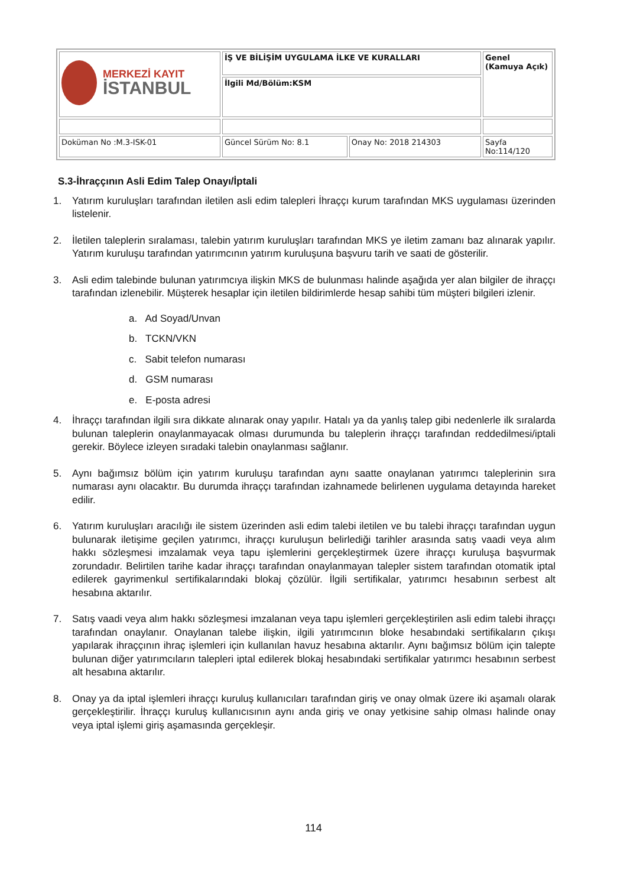| MERKEZİ KAYIT İSTANBUL | İŞ VE BİLİŞİM UYGULAMA İLKE VE KURALLARI | | Genel (Kamuya Açık) |
| | İlgili Md/Bölüm:KSM | | |
| Doküman No :M.3-ISK-01 | Güncel Sürüm No: 8.1 | Onay No: 2018 214303 | Sayfa No:114/120 |
S.3-İhraççının Asli Edim Talep Onayı/İptali
1. Yatırım kuruluşları tarafından iletilen asli edim talepleri İhraççı kurum tarafından MKS uygulaması üzerinden listelenir.
2. İletilen taleplerin sıralaması, talebin yatırım kuruluşları tarafından MKS ye iletim zamanı baz alınarak yapılır. Yatırım kuruluşu tarafından yatırımcının yatırım kuruluşuna başvuru tarih ve saati de gösterilir.
3. Asli edim talebinde bulunan yatırımcıya ilişkin MKS de bulunması halinde aşağıda yer alan bilgiler de ihraççı tarafından izlenebilir. Müşterek hesaplar için iletilen bildirimlerde hesap sahibi tüm müşteri bilgileri izlenir.
a. Ad Soyad/Unvan
b. TCKN/VKN
c. Sabit telefon numarası
d. GSM numarası
e. E-posta adresi
4. İhraççı tarafından ilgili sıra dikkate alınarak onay yapılır. Hatalı ya da yanlış talep gibi nedenlerle ilk sıralarda bulunan taleplerin onaylanmayacak olması durumunda bu taleplerin ihraççı tarafından reddedilmesi/iptali gerekir. Böylece izleyen sıradaki talebin onaylanması sağlanır.
5. Aynı bağımsız bölüm için yatırım kuruluşu tarafından aynı saatte onaylanan yatırımcı taleplerinin sıra numarası aynı olacaktır. Bu durumda ihraççı tarafından izahnamede belirlenen uygulama detayında hareket edilir.
6. Yatırım kuruluşları aracılığı ile sistem üzerinden asli edim talebi iletilen ve bu talebi ihraççı tarafından uygun bulunarak iletişime geçilen yatırımcı, ihraççı kuruluşun belirlediği tarihler arasında satış vaadi veya alım hakkı sözleşmesi imzalamak veya tapu işlemlerini gerçekleştirmek üzere ihraççı kuruluşa başvurmak zorundadır. Belirtilen tarihe kadar ihraççı tarafından onaylanmayan talepler sistem tarafından otomatik iptal edilerek gayrimenkul sertifikalarındaki blokaj çözülür. İlgili sertifikalar, yatırımcı hesabının serbest alt hesabına aktarılır.
7. Satış vaadi veya alım hakkı sözleşmesi imzalanan veya tapu işlemleri gerçekleştirilen asli edim talebi ihraççı tarafından onaylanır. Onaylanan talebe ilişkin, ilgili yatırımcının bloke hesabındaki sertifikaların çıkışı yapılarak ihraççının ihraç işlemleri için kullanılan havuz hesabına aktarılır. Aynı bağımsız bölüm için talepte bulunan diğer yatırımcıların talepleri iptal edilerek blokaj hesabındaki sertifikalar yatırımcı hesabının serbest alt hesabına aktarılır.
8. Onay ya da iptal işlemleri ihraççı kuruluş kullanıcıları tarafından giriş ve onay olmak üzere iki aşamalı olarak gerçekleştirilir. İhraççı kuruluş kullanıcısının aynı anda giriş ve onay yetkisine sahip olması halinde onay veya iptal işlemi giriş aşamasında gerçekleşir.
114